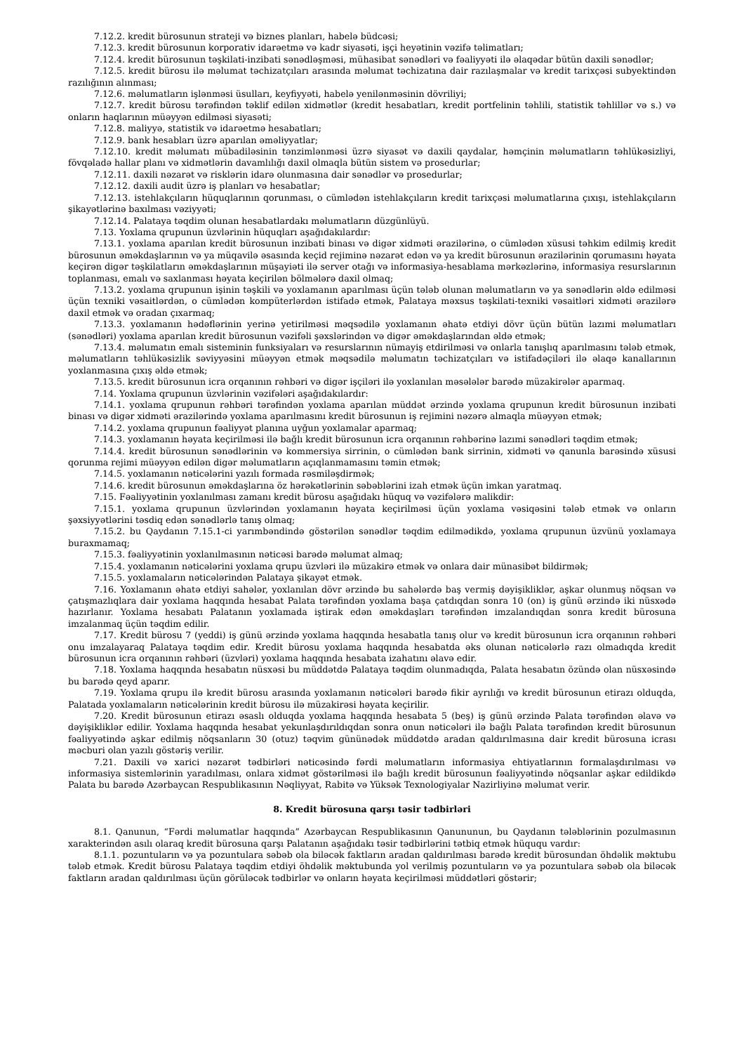7.12.2. kredit bürosunun strateji və biznes planları, habelə büdcəsi;
7.12.3. kredit bürosunun korporativ idarəetmə və kadr siyasəti, işçi heyətinin vəzifə təlimatları;
7.12.4. kredit bürosunun təşkilati-inzibati sənədləşməsi, mühasibat sənədləri və fəaliyyəti ilə əlaqədar bütün daxili sənədlər;
7.12.5. kredit bürosu ilə məlumat təchizatçıları arasında məlumat təchizatına dair razılaşmalar və kredit tarixçəsi subyektindən razılığının alınması;
7.12.6. məlumatların işlənməsi üsulları, keyfiyyəti, habelə yenilənməsinin dövriliyi;
7.12.7. kredit bürosu tərəfindən təklif edilən xidmətlər (kredit hesabatları, kredit portfelinin təhlili, statistik təhlillər və s.) və onların haqlarının müəyyən edilməsi siyasəti;
7.12.8. maliyyə, statistik və idarəetmə hesabatları;
7.12.9. bank hesabları üzrə aparılan əməliyyatlar;
7.12.10. kredit məlumatı mübadiləsinin tənzimlənməsi üzrə siyasət və daxili qaydalar, həmçinin məlumatların təhlükəsizliyi, fövqəladə hallar planı və xidmətlərin davamlılığı daxil olmaqla bütün sistem və prosedurlar;
7.12.11. daxili nəzarət və risklərin idarə olunmasına dair sənədlər və prosedurlar;
7.12.12. daxili audit üzrə iş planları və hesabatlar;
7.12.13. istehlakçıların hüquqlarının qorunması, o cümlədən istehlakçıların kredit tarixçəsi məlumatlarına çıxışı, istehlakçıların şikayətlərinə baxılması vəziyyəti;
7.12.14. Palataya təqdim olunan hesabatlardakı məlumatların düzgünlüyü.
7.13. Yoxlama qrupunun üzvlərinin hüquqları aşağıdakılardır:
7.13.1. yoxlama aparılan kredit bürosunun inzibati binası və digər xidməti ərazilərinə, o cümlədən xüsusi təhkim edilmiş kredit bürosunun əməkdaşlarının və ya müqavilə əsasında keçid rejiminə nəzarət edən və ya kredit bürosunun ərazilərinin qorumasını həyata keçirən digər təşkilatların əməkdaşlarının müşayiəti ilə server otağı və informasiya-hesablama mərkəzlərinə, informasiya resurslarının toplanması, emalı və saxlanması həyata keçirilən bölmələrə daxil olmaq;
7.13.2. yoxlama qrupunun işinin təşkili və yoxlamanın aparılması üçün tələb olunan məlumatların və ya sənədlərin əldə edilməsi üçün texniki vəsaitlərdən, o cümlədən kompüterlərdən istifadə etmək, Palataya məxsus təşkilati-texniki vəsaitləri xidməti ərazilərə daxil etmək və oradan çıxarmaq;
7.13.3. yoxlamanın hədəflərinin yerinə yetirilməsi məqsədilə yoxlamanın əhatə etdiyi dövr üçün bütün lazımi məlumatları (sənədləri) yoxlama aparılan kredit bürosunun vəzifəli şəxslərindən və digər əməkdaşlarından əldə etmək;
7.13.4. məlumatın emalı sisteminin funksiyaları və resurslarının nümayiş etdirilməsi və onlarla tanışlıq aparılmasını tələb etmək, məlumatların təhlükəsizlik səviyyəsini müəyyən etmək məqsədilə məlumatın təchizatçıları və istifadəçiləri ilə əlaqə kanallarının yoxlanmasına çıxış əldə etmək;
7.13.5. kredit bürosunun icra orqanının rəhbəri və digər işçiləri ilə yoxlanılan məsələlər barədə müzakirələr aparmaq.
7.14. Yoxlama qrupunun üzvlərinin vəzifələri aşağıdakılardır:
7.14.1. yoxlama qrupunun rəhbəri tərəfindən yoxlama aparılan müddət ərzində yoxlama qrupunun kredit bürosunun inzibati binası və digər xidməti ərazilərində yoxlama aparılmasını kredit bürosunun iş rejimini nəzərə almaqla müəyyən etmək;
7.14.2. yoxlama qrupunun fəaliyyət planına uyğun yoxlamalar aparmaq;
7.14.3. yoxlamanın həyata keçirilməsi ilə bağlı kredit bürosunun icra orqanının rəhbərinə lazımi sənədləri təqdim etmək;
7.14.4. kredit bürosunun sənədlərinin və kommersiya sirrinin, o cümlədən bank sirrinin, xidməti və qanunla barəsində xüsusi qorunma rejimi müəyyən edilən digər məlumatların açıqlanmamasını təmin etmək;
7.14.5. yoxlamanın nəticələrini yazılı formada rəsmiləşdirmək;
7.14.6. kredit bürosunun əməkdaşlarına öz hərəkətlərinin səbəblərini izah etmək üçün imkan yaratmaq.
7.15. Fəaliyyətinin yoxlanılması zamanı kredit bürosu aşağıdakı hüquq və vəzifələrə malikdir:
7.15.1. yoxlama qrupunun üzvlərindən yoxlamanın həyata keçirilməsi üçün yoxlama vəsiqəsini tələb etmək və onların şəxsiyyətlərini təsdiq edən sənədlərlə tanış olmaq;
7.15.2. bu Qaydanın 7.15.1-ci yarımbəndində göstərilən sənədlər təqdim edilmədikdə, yoxlama qrupunun üzvünü yoxlamaya buraxmamaq;
7.15.3. fəaliyyətinin yoxlanılmasının nəticəsi barədə məlumat almaq;
7.15.4. yoxlamanın nəticələrini yoxlama qrupu üzvləri ilə müzakirə etmək və onlara dair münasibət bildirmək;
7.15.5. yoxlamaların nəticələrindən Palataya şikayət etmək.
7.16. Yoxlamanın əhatə etdiyi sahələr, yoxlanılan dövr ərzində bu sahələrdə baş vermiş dəyişikliklər, aşkar olunmuş nöqsan və çatışmazlıqlara dair yoxlama haqqında hesabat Palata tərəfindən yoxlama başa çatdıqdan sonra 10 (on) iş günü ərzində iki nüsxədə hazırlanır. Yoxlama hesabatı Palatanın yoxlamada iştirak edən əməkdaşları tərəfindən imzalandıqdan sonra kredit bürosuna imzalanmaq üçün təqdim edilir.
7.17. Kredit bürosu 7 (yeddi) iş günü ərzində yoxlama haqqında hesabatla tanış olur və kredit bürosunun icra orqanının rəhbəri onu imzalayaraq Palataya təqdim edir. Kredit bürosu yoxlama haqqında hesabatda əks olunan nəticələrlə razı olmadıqda kredit bürosunun icra orqanının rəhbəri (üzvləri) yoxlama haqqında hesabata izahatını əlavə edir.
7.18. Yoxlama haqqında hesabatın nüsxəsi bu müddətdə Palataya təqdim olunmadıqda, Palata hesabatın özündə olan nüsxəsində bu barədə qeyd aparır.
7.19. Yoxlama qrupu ilə kredit bürosu arasında yoxlamanın nəticələri barədə fikir ayrılığı və kredit bürosunun etirazı olduqda, Palatada yoxlamaların nəticələrinin kredit bürosu ilə müzakirəsi həyata keçirilir.
7.20. Kredit bürosunun etirazı əsaslı olduqda yoxlama haqqında hesabata 5 (beş) iş günü ərzində Palata tərəfindən əlavə və dəyişikliklər edilir. Yoxlama haqqında hesabat yekunlaşdırıldıqdan sonra onun nəticələri ilə bağlı Palata tərəfindən kredit bürosunun fəaliyyətində aşkar edilmiş nöqsanların 30 (otuz) təqvim gününədək müddətdə aradan qaldırılmasına dair kredit bürosuna icrası məcburi olan yazılı göstəriş verilir.
7.21. Daxili və xarici nəzarət tədbirləri nəticəsində fərdi məlumatların informasiya ehtiyatlarının formalaşdırılması və informasiya sistemlərinin yaradılması, onlara xidmət göstərilməsi ilə bağlı kredit bürosunun fəaliyyətində nöqsanlar aşkar edildikdə Palata bu barədə Azərbaycan Respublikasının Nəqliyyat, Rabitə və Yüksək Texnologiyalar Nazirliyinə məlumat verir.
8. Kredit bürosuna qarşı təsir tədbirləri
8.1. Qanunun, “Fərdi məlumatlar haqqında” Azərbaycan Respublikasının Qanununun, bu Qaydanın tələblərinin pozulmasının xarakterindən asılı olaraq kredit bürosuna qarşı Palatanın aşağıdakı təsir tədbirlərini tətbiq etmək hüququ vardır:
8.1.1. pozuntuların və ya pozuntulara səbəb ola biləcək faktların aradan qaldırılması barədə kredit bürosundan öhdəlik məktubu tələb etmək. Kredit bürosu Palataya təqdim etdiyi öhdəlik məktubunda yol verilmiş pozuntuların və ya pozuntulara səbəb ola biləcək faktların aradan qaldırılması üçün görüləcək tədbirlər və onların həyata keçirilməsi müddətləri göstərir;